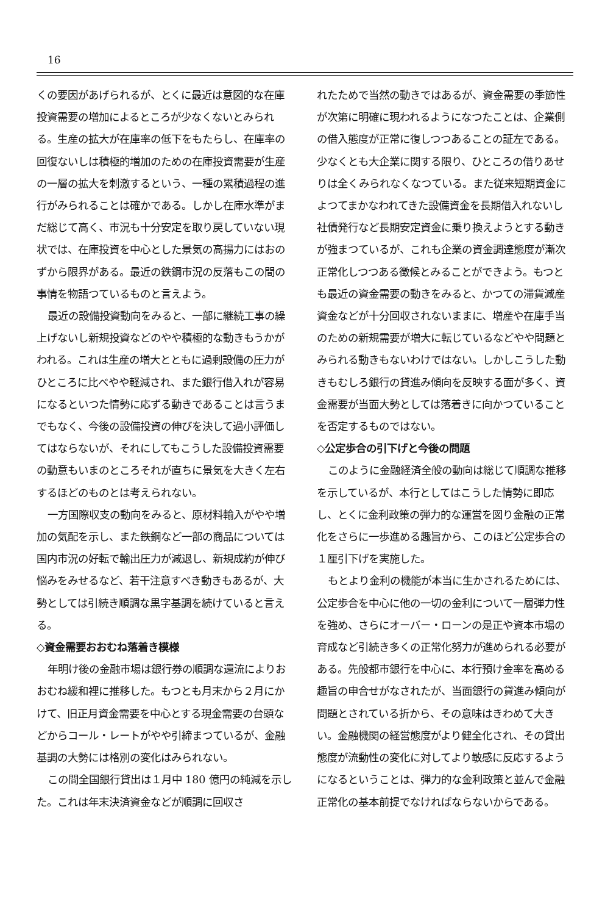16
くの要因があげられるが、とくに最近は意図的な在庫投資需要の増加によるところが少なくないとみられる。生産の拡大が在庫率の低下をもたらし、在庫率の回復ないしは積極的増加のための在庫投資需要が生産の一層の拡大を刺激するという、一種の累積過程の進行がみられることは確かである。しかし在庫水準がまだ総じて高く、市況も十分安定を取り戻していない現状では、在庫投資を中心とした景気の高揚力にはおのずから限界がある。最近の鉄鋼市況の反落もこの間の事情を物語つているものと言えよう。
最近の設備投資動向をみると、一部に継続工事の繰上げないし新規投資などのやや積極的な動きもうかがわれる。これは生産の増大とともに過剰設備の圧力がひところに比べやや軽減され、また銀行借入れが容易になるといつた情勢に応ずる動きであることは言うまでもなく、今後の設備投資の伸びを決して過小評価してはならないが、それにしてもこうした設備投資需要の動意もいまのところそれが直ちに景気を大きく左右するほどのものとは考えられない。
一方国際収支の動向をみると、原材料輸入がやや増加の気配を示し、また鉄鋼など一部の商品については国内市況の好転で輸出圧力が減退し、新規成約が伸び悩みをみせるなど、若干注意すべき動きもあるが、大勢としては引続き順調な黒字基調を続けていると言える。
◇資金需要おおむね落着き模様
年明け後の金融市場は銀行券の順調な還流によりおおむね緩和裡に推移した。もつとも月末から２月にかけて、旧正月資金需要を中心とする現金需要の台頭などからコール・レートがやや引締まつているが、金融基調の大勢には格別の変化はみられない。
この間全国銀行貸出は１月中 180 億円の純減を示した。これは年末決済資金などが順調に回収さ
れたためで当然の動きではあるが、資金需要の季節性が次第に明確に現われるようになつたことは、企業側の借入態度が正常に復しつつあることの証左である。少なくとも大企業に関する限り、ひところの借りあせりは全くみられなくなつている。また従来短期資金によつてまかなわれてきた設備資金を長期借入れないし社債発行など長期安定資金に乗り換えようとする動きが強まつているが、これも企業の資金調達態度が漸次正常化しつつある徴候とみることができよう。もつとも最近の資金需要の動きをみると、かつての滞貨減産資金などが十分回収されないままに、増産や在庫手当のための新規需要が増大に転じているなどやや問題とみられる動きもないわけではない。しかしこうした動きもむしろ銀行の貸進み傾向を反映する面が多く、資金需要が当面大勢としては落着きに向かつていることを否定するものではない。
◇公定歩合の引下げと今後の問題
このように金融経済全般の動向は総じて順調な推移を示しているが、本行としてはこうした情勢に即応し、とくに金利政策の弾力的な運営を図り金融の正常化をさらに一歩進める趣旨から、このほど公定歩合の１厘引下げを実施した。
もとより金利の機能が本当に生かされるためには、公定歩合を中心に他の一切の金利について一層弾力性を強め、さらにオーバー・ローンの是正や資本市場の育成など引続き多くの正常化努力が進められる必要がある。先般都市銀行を中心に、本行預け金率を高める趣旨の申合せがなされたが、当面銀行の貸進み傾向が問題とされている折から、その意味はきわめて大きい。金融機関の経営態度がより健全化され、その貸出態度が流動性の変化に対してより敏感に反応するようになるということは、弾力的な金利政策と並んで金融正常化の基本前提でなければならないからである。